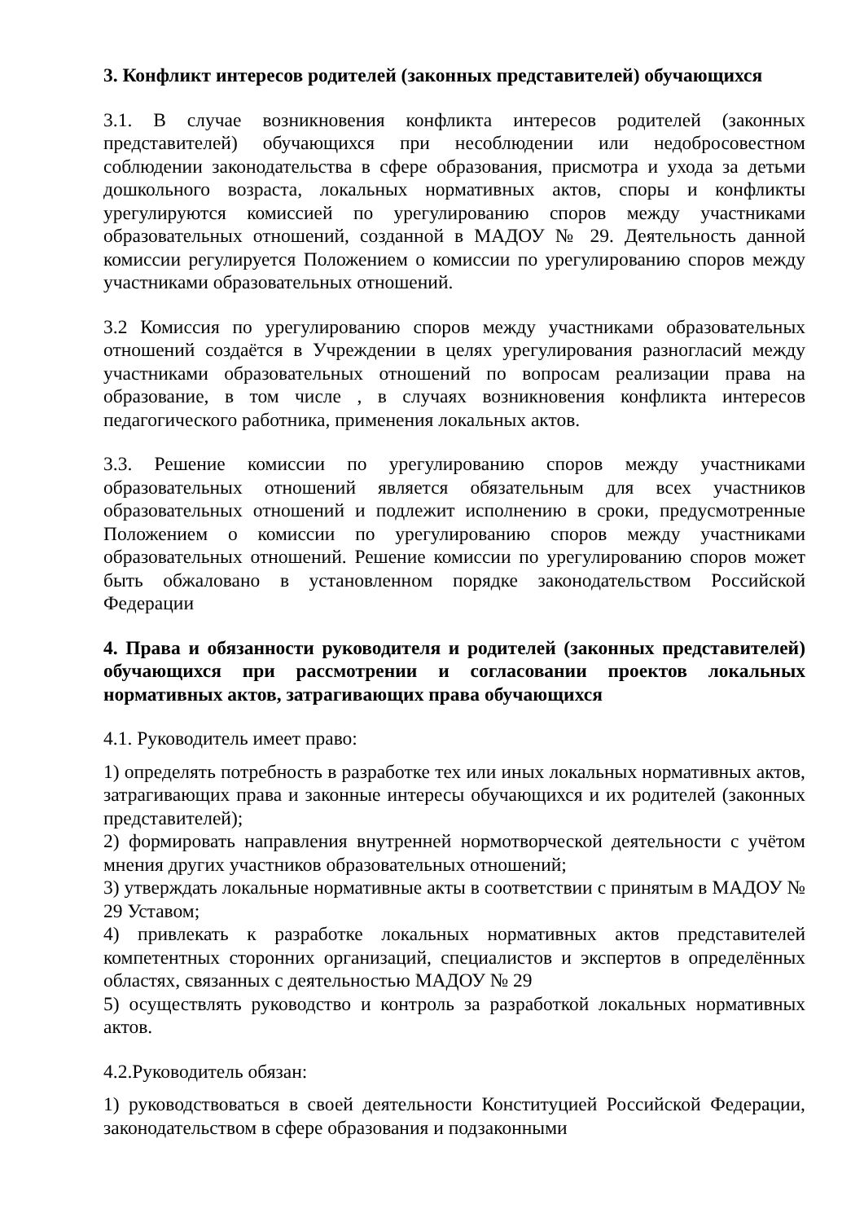3. Конфликт интересов родителей (законных представителей) обучающихся
3.1. В случае возникновения конфликта интересов родителей (законных представителей) обучающихся при несоблюдении или недобросовестном соблюдении законодательства в сфере образования, присмотра и ухода за детьми дошкольного возраста, локальных нормативных актов, споры и конфликты урегулируются комиссией по урегулированию споров между участниками образовательных отношений, созданной в МАДОУ № 29. Деятельность данной комиссии регулируется Положением о комиссии по урегулированию споров между участниками образовательных отношений.
3.2 Комиссия по урегулированию споров между участниками образовательных отношений создаётся в Учреждении в целях урегулирования разногласий между участниками образовательных отношений по вопросам реализации права на образование, в том числе , в случаях возникновения конфликта интересов педагогического работника, применения локальных актов.
3.3. Решение комиссии по урегулированию споров между участниками образовательных отношений является обязательным для всех участников образовательных отношений и подлежит исполнению в сроки, предусмотренные Положением о комиссии по урегулированию споров между участниками образовательных отношений. Решение комиссии по урегулированию споров может быть обжаловано в установленном порядке законодательством Российской Федерации
4. Права и обязанности руководителя и родителей (законных представителей) обучающихся при рассмотрении и согласовании проектов локальных нормативных актов, затрагивающих права обучающихся
4.1. Руководитель имеет право:
1) определять потребность в разработке тех или иных локальных нормативных актов, затрагивающих права и законные интересы обучающихся и их родителей (законных представителей);
2) формировать направления внутренней нормотворческой деятельности с учётом мнения других участников образовательных отношений;
3) утверждать локальные нормативные акты в соответствии с принятым в МАДОУ № 29 Уставом;
4) привлекать к разработке локальных нормативных актов представителей компетентных сторонних организаций, специалистов и экспертов в определённых областях, связанных с деятельностью МАДОУ № 29
5) осуществлять руководство и контроль за разработкой локальных нормативных актов.
4.2.Руководитель обязан:
1) руководствоваться в своей деятельности Конституцией Российской Федерации, законодательством в сфере образования и подзаконными